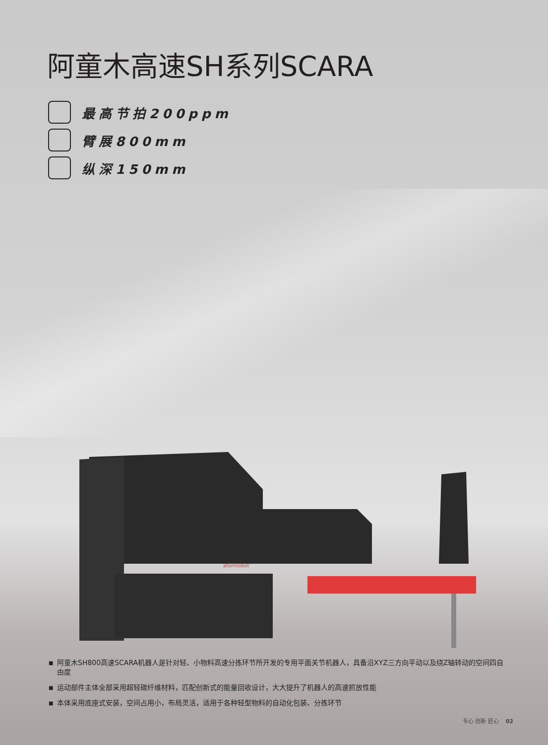阿童木高速SH系列SCARA
最高节拍200ppm
臂展800mm
纵深150mm
atomrobot
■ 阿童木SH800高速SCARA机器人是针对轻、小物料高速分拣环节所开发的专用平面关节机器人，具备沿XYZ三方向平动以及绕Z轴转动的空间四自由度
■ 运动部件主体全部采用超轻碳纤维材料，匹配创新式的能量回收设计，大大提升了机器人的高速抓放性能
■ 本体采用底座式安装，空间占用小，布局灵活，适用于各种轻型物料的自动化包装、分拣环节
专心 创新 匠心 02